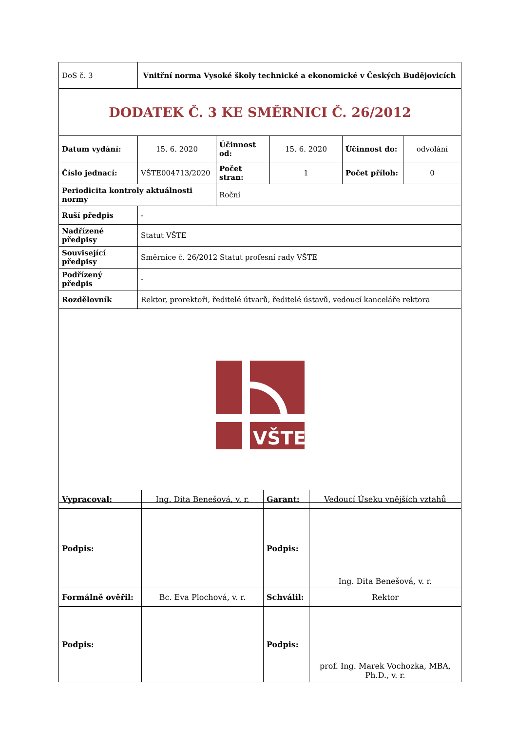| DoS č. 3 | Vnitřní norma Vysoké školy technické a ekonomické v Českých Budějovicích | | | | |
| DODATEK Č. 3 KE SMĚRNICI Č. 26/2012 | | | | | |
| Datum vydání: | 15. 6. 2020 | Účinnost od: | 15. 6. 2020 | Účinnost do: | odvolání |
| Číslo jednací: | VŠTE004713/2020 | Počet stran: | 1 | Počet příloh: | 0 |
| Periodicita kontroly aktuálnosti normy | | Roční | | | |
| Ruší předpis | - | | | | |
| Nadřízené předpisy | Statut VŠTE | | | | |
| Související předpisy | Směrnice č. 26/2012 Statut profesní rady VŠTE | | | | |
| Podřízený předpis | - | | | | |
| Rozdělovník | Rektor, prorektoři, ředitelé útvarů, ředitelé ústavů, vedoucí kanceláře rektora | | | | |
| VŠTE | | | | | |
| Vypracoval: | Ing. Dita Benešová, v. r. | Garant: | Vedoucí Úseku vnějších vztahů |
| Podpis: | | Podpis: | Ing. Dita Benešová, v. r. |
| Formálně ověřil: | Bc. Eva Plochová, v. r. | Schválil: | Rektor |
| Podpis: | | Podpis: | prof. Ing. Marek Vochozka, MBA, Ph.D., v. r. |